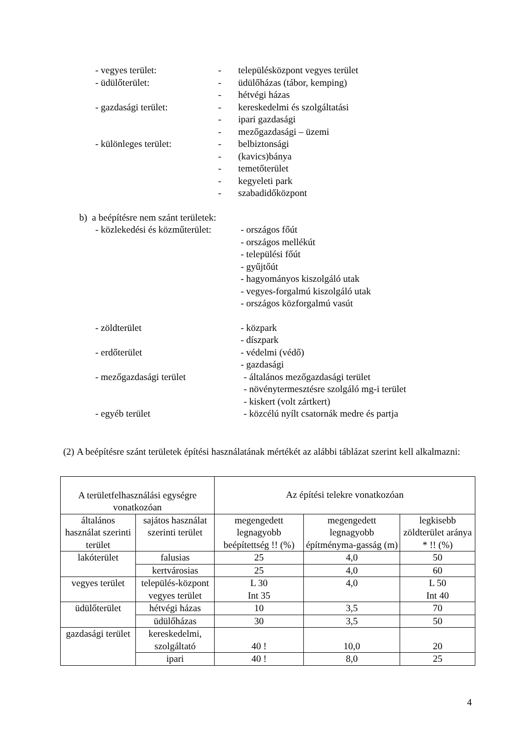- vegyes terület: - településközpont vegyes terület
- üdülőterület: - üdülőházas (tábor, kemping)
- hétvégi házas
- gazdasági terület: - kereskedelmi és szolgáltatási
- ipari gazdasági
- mezőgazdasági – üzemi
- különleges terület: - belbiztonsági
- (kavics)bánya
- temetőterület
- kegyeleti park
- szabadidőközpont
b) a beépítésre nem szánt területek:
- közlekedési és közműterület:
- országos főút
- országos mellékút
- települési főút
- gyűjtőút
- hagyományos kiszolgáló utak
- vegyes-forgalmú kiszolgáló utak
- országos közforgalmú vasút
- zöldterület - közpark
- díszpark
- erdőterület - védelmi (védő)
- gazdasági
- mezőgazdasági terület - általános mezőgazdasági terület
- növénytermesztésre szolgáló mg-i terület
- kiskert (volt zártkert)
- egyéb terület - közcélú nyílt csatornák medre és partja
(2) A beépítésre szánt területek építési használatának mértékét az alábbi táblázat szerint kell alkalmazni:
| A területfelhasználási egységre vonatkozóan | | Az építési telekre vonatkozóan | | |
| --- | --- | --- | --- | --- |
| általános használat szerinti terület | sajátos használat szerinti terület | megengedett legnagyobb beépítettség !! (%) | megengedett legnagyobb építményma-gasság (m) | legkisebb zöldterület aránya * !! (%) |
| lakóterület | falusias | 25 | 4,0 | 50 |
| | kertvárosias | 25 | 4,0 | 60 |
| vegyes terület | település-központ vegyes terület | L 30 Int 35 | 4,0 | L 50 Int 40 |
| üdülőterület | hétvégi házas | 10 | 3,5 | 70 |
| | üdülőházas | 30 | 3,5 | 50 |
| gazdasági terület | kereskedelmi, szolgáltató | 40 ! | 10,0 | 20 |
| | ipari | 40 ! | 8,0 | 25 |
4